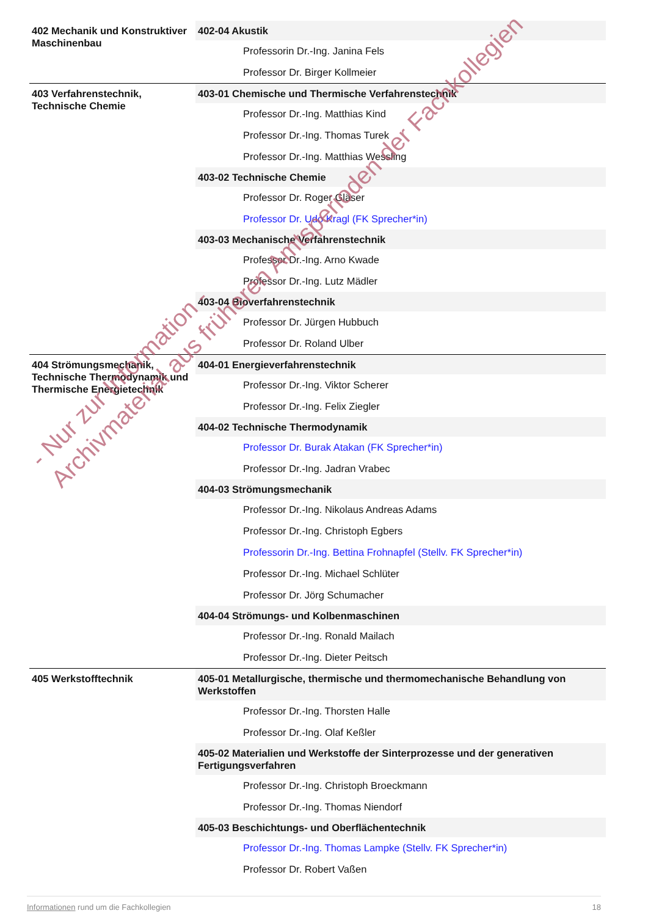| 402 Mechanik und Konstruktiver Maschinenbau | 402-04 Akustik Professorin Dr.-Ing. Janina Fels Professor Dr. Birger Kollmeier |
| 403 Verfahrenstechnik, Technische Chemie | 403-01 Chemische und Thermische Verfahrenstechnik Professor Dr.-Ing. Matthias Kind Professor Dr.-Ing. Thomas Turek Professor Dr.-Ing. Matthias Wessling 403-02 Technische Chemie Professor Dr. Roger Gläser Professor Dr. Udo Kragl (FK Sprecher*in) 403-03 Mechanische Verfahrenstechnik Professor Dr.-Ing. Arno Kwade Professor Dr.-Ing. Lutz Mädler 403-04 Bioverfahrenstechnik Professor Dr. Jürgen Hubbuch Professor Dr. Roland Ulber |
| 404 Strömungsmechanik, Technische Thermodynamik und Thermische Energietechnik | 404-01 Energieverfahrenstechnik Professor Dr.-Ing. Viktor Scherer Professor Dr.-Ing. Felix Ziegler 404-02 Technische Thermodynamik Professor Dr. Burak Atakan (FK Sprecher*in) Professor Dr.-Ing. Jadran Vrabec 404-03 Strömungsmechanik Professor Dr.-Ing. Nikolaus Andreas Adams Professor Dr.-Ing. Christoph Egbers Professorin Dr.-Ing. Bettina Frohnapfel (Stellv. FK Sprecher*in) Professor Dr.-Ing. Michael Schlüter Professor Dr. Jörg Schumacher 404-04 Strömungs- und Kolbenmaschinen Professor Dr.-Ing. Ronald Mailach Professor Dr.-Ing. Dieter Peitsch |
| 405 Werkstofftechnik | 405-01 Metallurgische, thermische und thermomechanische Behandlung von Werkstoffen Professor Dr.-Ing. Thorsten Halle Professor Dr.-Ing. Olaf Keßler 405-02 Materialien und Werkstoffe der Sinterprozesse und der generativen Fertigungsverfahren Professor Dr.-Ing. Christoph Broeckmann Professor Dr.-Ing. Thomas Niendorf 405-03 Beschichtungs- und Oberflächentechnik Professor Dr.-Ing. Thomas Lampke (Stellv. FK Sprecher*in) Professor Dr. Robert Vaßen |
- Nur zur Information -
Archivmaterial aus früheren Amtsperioden der Fachkollegien
Informationen rund um die Fachkollegien 18